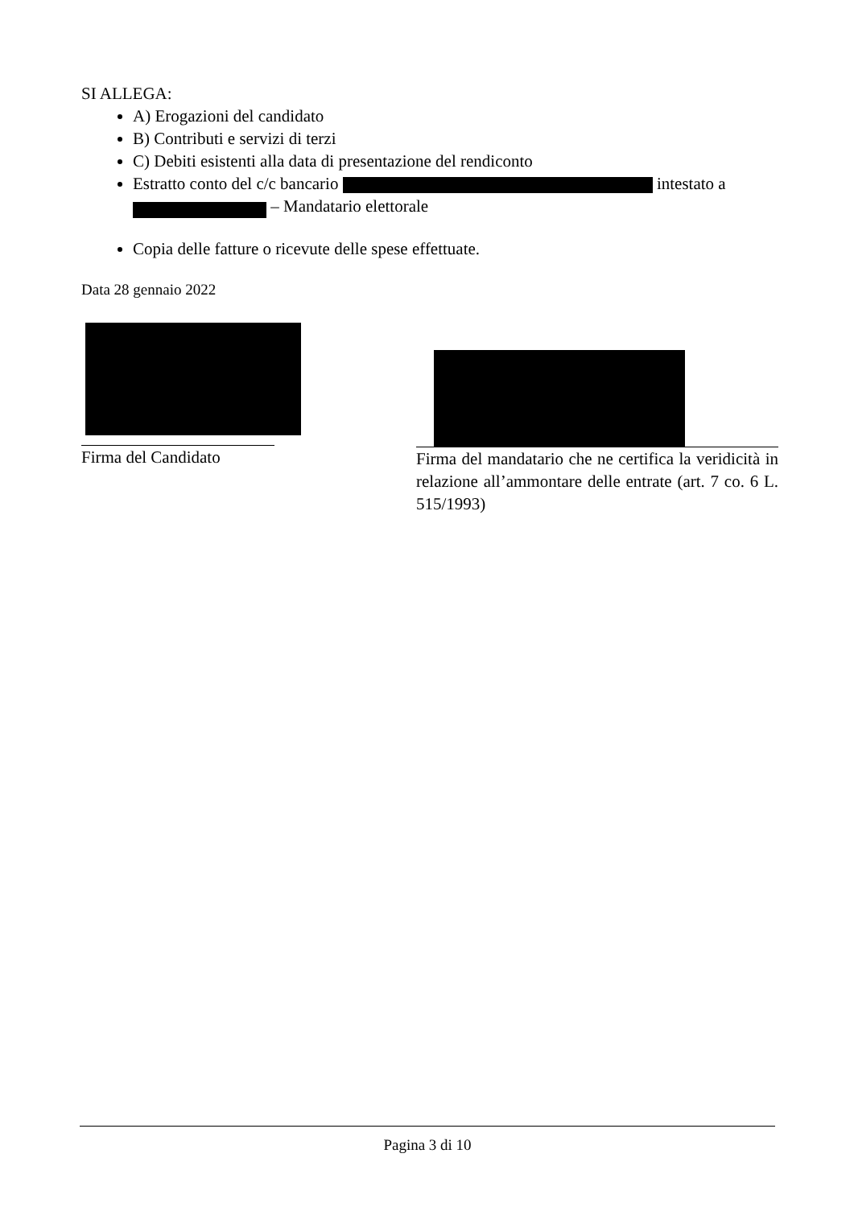SI ALLEGA:
A) Erogazioni del candidato
B) Contributi e servizi di terzi
C) Debiti esistenti alla data di presentazione del rendiconto
Estratto conto del c/c bancario intestato a
– Mandatario elettorale
Copia delle fatture o ricevute delle spese effettuate.
Data 28 gennaio 2022
Firma del Candidato
Firma del mandatario che ne certifica la veridicità in relazione all’ammontare delle entrate (art. 7 co. 6 L. 515/1993)
Pagina 3 di 10